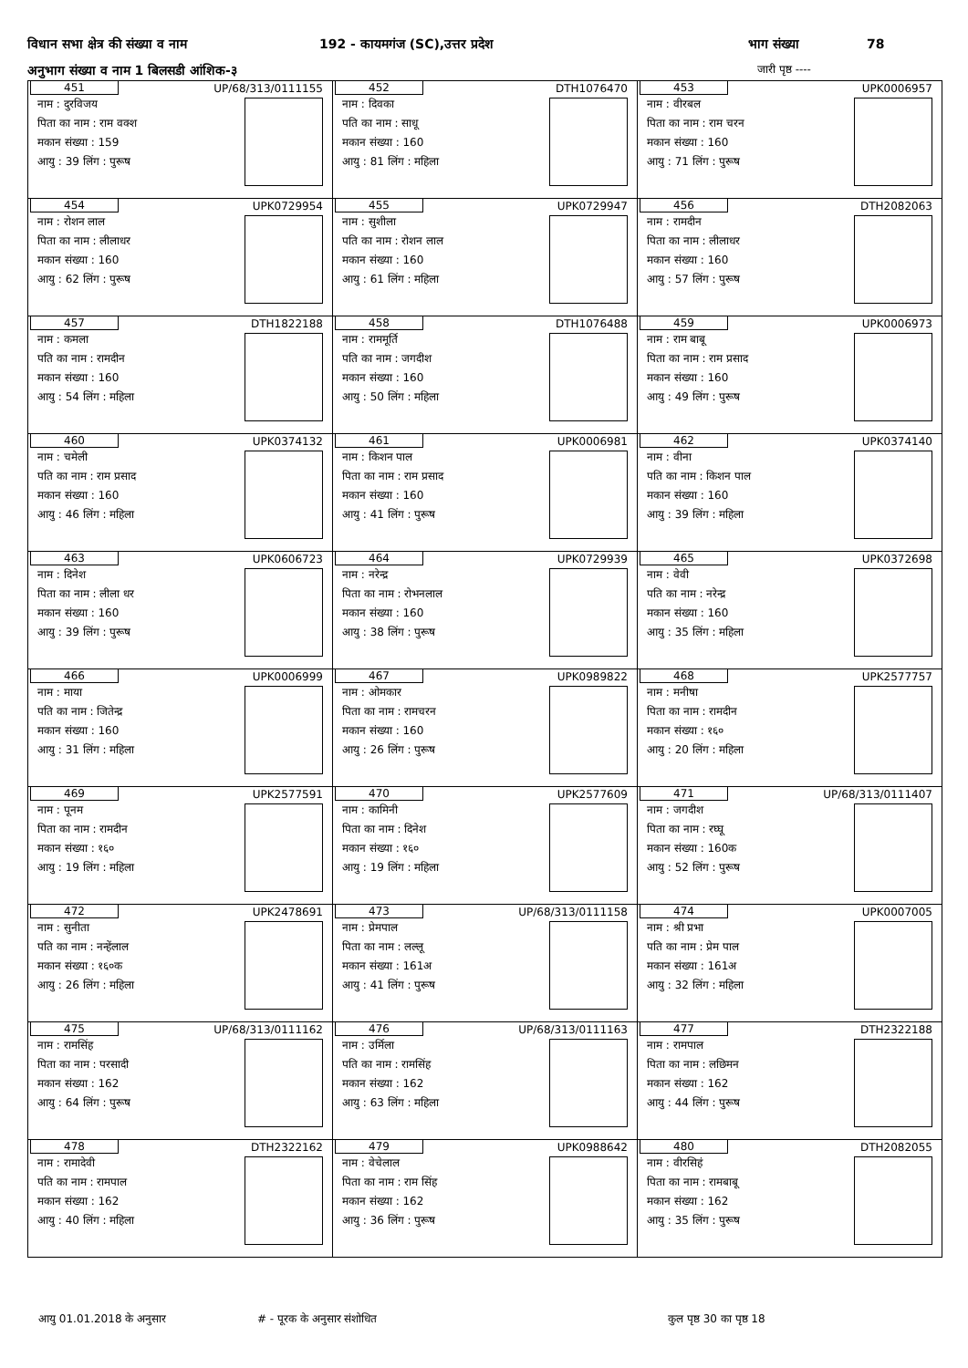विधान सभा क्षेत्र की संख्या व नाम 192 - कायमगंज (SC),उत्तर प्रदेश भाग संख्या 78
अनुभाग संख्या व नाम 1 बिलसडी आंशिक-३ जारी पृष्ठ ----
| 451 UP/68/313/0111155 नाम : दुरविजय पिता का नाम : राम वक्श मकान संख्या : 159 आयु : 39 लिंग : पुरूष | 452 DTH1076470 नाम : दिवका पति का नाम : साधू मकान संख्या : 160 आयु : 81 लिंग : महिला | 453 UPK0006957 नाम : वीरबल पिता का नाम : राम चरन मकान संख्या : 160 आयु : 71 लिंग : पुरूष |
| 454 UPK0729954 नाम : रोशन लाल पिता का नाम : लीलाधर मकान संख्या : 160 आयु : 62 लिंग : पुरूष | 455 UPK0729947 नाम : सुशीला पति का नाम : रोशन लाल मकान संख्या : 160 आयु : 61 लिंग : महिला | 456 DTH2082063 नाम : रामदीन पिता का नाम : लीलाधर मकान संख्या : 160 आयु : 57 लिंग : पुरूष |
| 457 DTH1822188 नाम : कमला पति का नाम : रामदीन मकान संख्या : 160 आयु : 54 लिंग : महिला | 458 DTH1076488 नाम : राममूर्ति पति का नाम : जगदीश मकान संख्या : 160 आयु : 50 लिंग : महिला | 459 UPK0006973 नाम : राम बाबू पिता का नाम : राम प्रसाद मकान संख्या : 160 आयु : 49 लिंग : पुरूष |
| 460 UPK0374132 नाम : चमेली पति का नाम : राम प्रसाद मकान संख्या : 160 आयु : 46 लिंग : महिला | 461 UPK0006981 नाम : किशन पाल पिता का नाम : राम प्रसाद मकान संख्या : 160 आयु : 41 लिंग : पुरूष | 462 UPK0374140 नाम : वीना पति का नाम : किशन पाल मकान संख्या : 160 आयु : 39 लिंग : महिला |
| 463 UPK0606723 नाम : दिनेश पिता का नाम : लीला धर मकान संख्या : 160 आयु : 39 लिंग : पुरूष | 464 UPK0729939 नाम : नरेन्द्र पिता का नाम : रोभनलाल मकान संख्या : 160 आयु : 38 लिंग : पुरूष | 465 UPK0372698 नाम : वेवी पति का नाम : नरेन्द्र मकान संख्या : 160 आयु : 35 लिंग : महिला |
| 466 UPK0006999 नाम : माया पति का नाम : जितेन्द्र मकान संख्या : 160 आयु : 31 लिंग : महिला | 467 UPK0989822 नाम : ओमकार पिता का नाम : रामचरन मकान संख्या : 160 आयु : 26 लिंग : पुरूष | 468 UPK2577757 नाम : मनीषा पिता का नाम : रामदीन मकान संख्या : १६० आयु : 20 लिंग : महिला |
| 469 UPK2577591 नाम : पूनम पिता का नाम : रामदीन मकान संख्या : १६० आयु : 19 लिंग : महिला | 470 UPK2577609 नाम : कामिनी पिता का नाम : दिनेश मकान संख्या : १६० आयु : 19 लिंग : महिला | 471 UP/68/313/0111407 नाम : जगदीश पिता का नाम : रघ्घू मकान संख्या : 160क आयु : 52 लिंग : पुरूष |
| 472 UPK2478691 नाम : सुनीता पति का नाम : नन्हेंलाल मकान संख्या : १६०क आयु : 26 लिंग : महिला | 473 UP/68/313/0111158 नाम : प्रेमपाल पिता का नाम : लल्लू मकान संख्या : 161अ आयु : 41 लिंग : पुरूष | 474 UPK0007005 नाम : श्री प्रभा पति का नाम : प्रेम पाल मकान संख्या : 161अ आयु : 32 लिंग : महिला |
| 475 UP/68/313/0111162 नाम : रामसिंह पिता का नाम : परसादी मकान संख्या : 162 आयु : 64 लिंग : पुरूष | 476 UP/68/313/0111163 नाम : उर्मिला पति का नाम : रामसिंह मकान संख्या : 162 आयु : 63 लिंग : महिला | 477 DTH2322188 नाम : रामपाल पिता का नाम : लछिमन मकान संख्या : 162 आयु : 44 लिंग : पुरूष |
| 478 DTH2322162 नाम : रामादेवी पति का नाम : रामपाल मकान संख्या : 162 आयु : 40 लिंग : महिला | 479 UPK0988642 नाम : वेचेलाल पिता का नाम : राम सिंह मकान संख्या : 162 आयु : 36 लिंग : पुरूष | 480 DTH2082055 नाम : वीरसिहं पिता का नाम : रामबाबू मकान संख्या : 162 आयु : 35 लिंग : पुरूष |
आयु 01.01.2018 के अनुसार #​ - पूरक के अनुसार संशोधित कुल पृष्ठ 30 का पृष्ठ 18